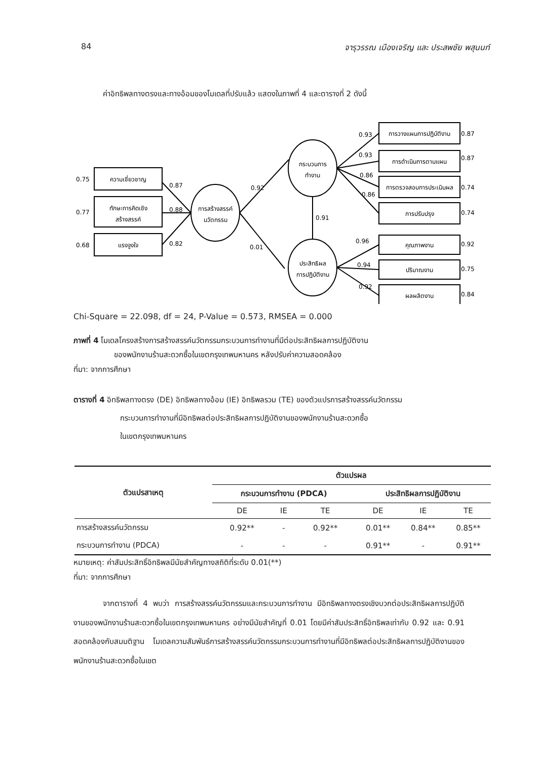84 จารุวรรณ เมืองเจริญ และ ประสพชัย พสุนนท์
ค่าอิทธิพลทางตรงและทางอ้อมของโมเดลที่ปรับแล้ว แสดงในภาพที่ 4 และตารางที่ 2 ดังนี้
ความเชี่ยวชาญ
ทักษะการคิดเชิง
สร้างสรรค์
แรงจูงใจ
การสร้างสรรค์
นวัตกรรม
กระบวนการ
ทำงาน
ประสิทธิผล
การปฏิบัติงาน
การวางแผนการปฏิบัติงาน
การดำเนินการตามแผน
การตรวจสอบการประเมินผล
การปรับปรุง
คุณภาพงาน
ปริมาณงาน
ผลผลิตงาน
0.75
0.77
0.68
0.87
0.88
0.82
0.92
0.01
0.91
0.93
0.93
0.86
0.86
0.96
0.94
0.92
0.87
0.87
0.74
0.74
0.92
0.75
0.84
Chi-Square = 22.098, df = 24, P-Value = 0.573, RMSEA = 0.000
ภาพที่ 4 โมเดลโครงสร้างการสร้างสรรค์นวัตกรรมกระบวนการทำงานที่มีต่อประสิทธิผลการปฏิบัติงาน
ของพนักงานร้านสะดวกซื้อในเขตกรุงเทพมหานคร หลังปรับค่าความสอดคล้อง
ที่มา: จากการศึกษา
ตารางที่ 4 อิทธิพลทางตรง (DE) อิทธิพลทางอ้อม (IE) อิทธิพลรวม (TE) ของตัวแปรการสร้างสรรค์นวัตกรรม
กระบวนการทำงานที่มีอิทธิพลต่อประสิทธิผลการปฏิบัติงานของพนักงานร้านสะดวกซื้อ
ในเขตกรุงเทพมหานคร
| ตัวแปรสาเหตุ | ตัวแปรผล | | | | | |
| --- | --- | --- | --- | --- | --- | --- |
| | กระบวนการทำงาน (PDCA) | | | ประสิทธิผลการปฏิบัติงาน | | |
| | DE | IE | TE | DE | IE | TE |
| การสร้างสรรค์นวัตกรรม | 0.92** | - | 0.92** | 0.01** | 0.84** | 0.85** |
| กระบวนการทำงาน (PDCA) | - | - | - | 0.91** | - | 0.91** |
หมายเหตุ: ค่าสัมประสิทธิ์อิทธิพลมีนัยสำคัญทางสถิติที่ระดับ 0.01(**)
ที่มา: จากการศึกษา
จากตารางที่ 4 พบว่า การสร้างสรรค์นวัตกรรมและกระบวนการทำงาน มีอิทธิพลทางตรงเชิงบวกต่อประสิทธิผลการปฏิบัติงานของพนักงานร้านสะดวกซื้อในเขตกรุงเทพมหานคร อย่างมีนัยสำคัญที่ 0.01 โดยมีค่าสัมประสิทธิ์อิทธิพลเท่ากับ 0.92 และ 0.91 สอดคล้องกับสมมติฐาน โมเดลความสัมพันธ์การสร้างสรรค์นวัตกรรมกระบวนการทำงานที่มีอิทธิพลต่อประสิทธิผลการปฏิบัติงานของพนักงานร้านสะดวกซื้อในเขต